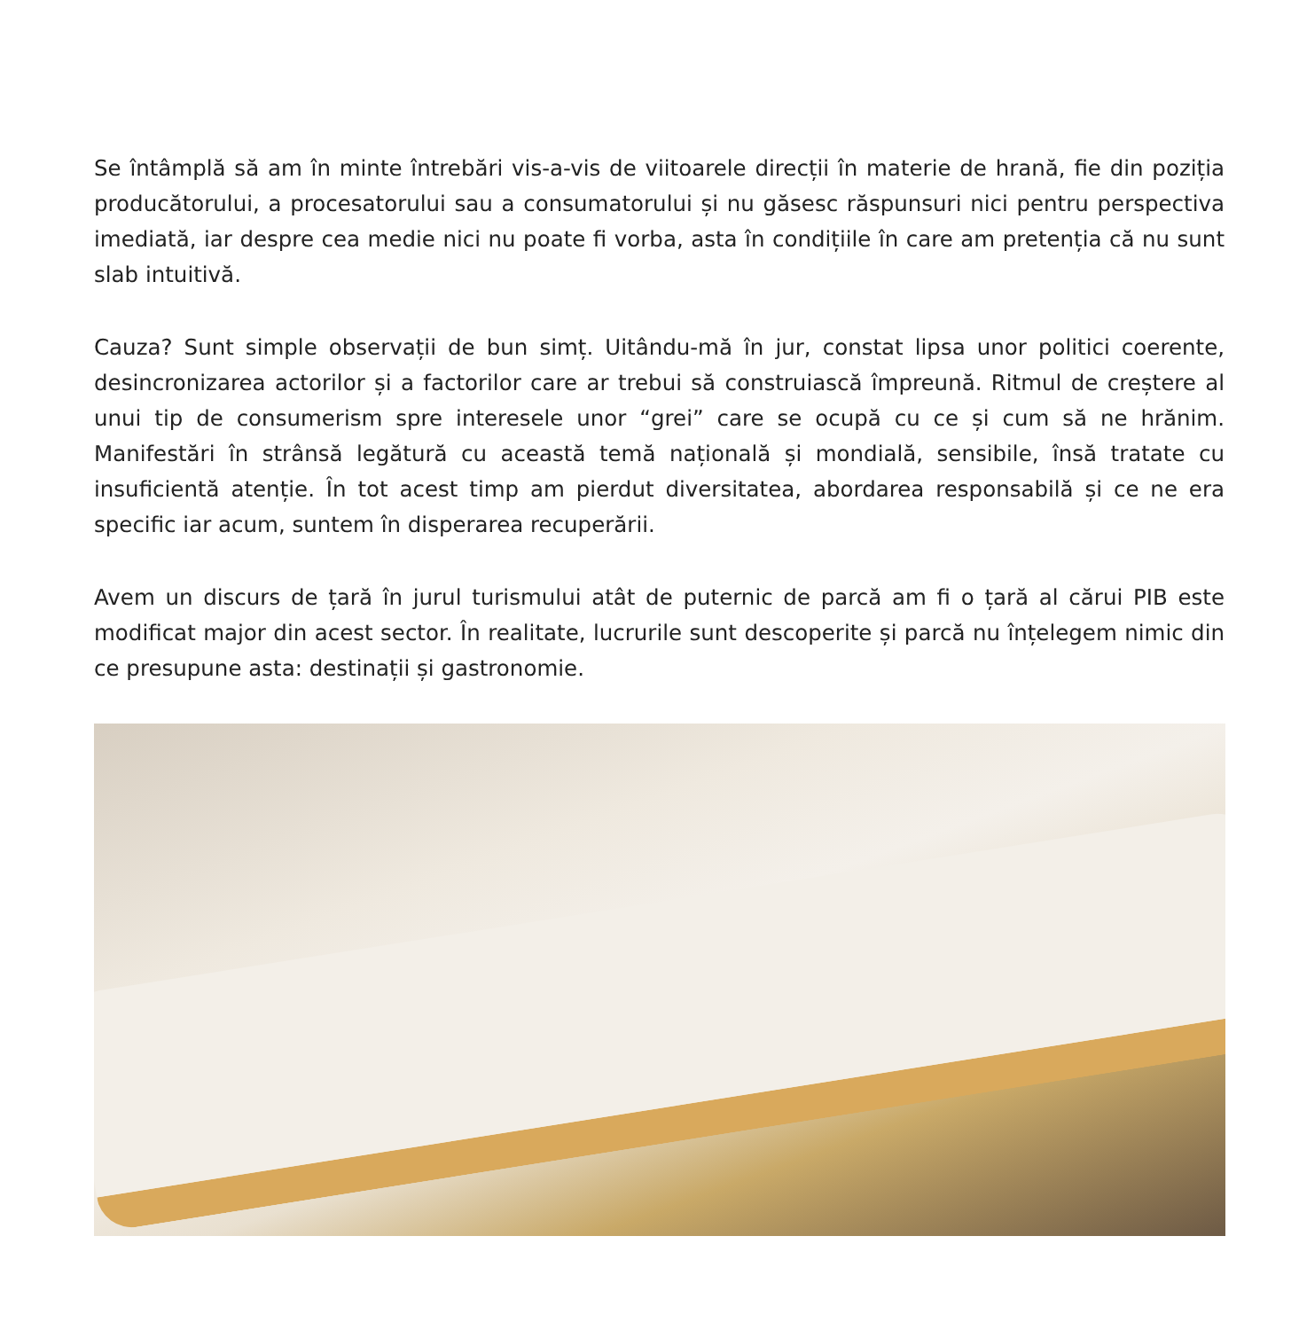Se întâmplă să am în minte întrebări vis-a-vis de viitoarele direcții în materie de hrană, fie din poziția producătorului, a procesatorului sau a consumatorului și nu găsesc răspunsuri nici pentru perspectiva imediată, iar despre cea medie nici nu poate fi vorba, asta în condițiile în care am pretenția că nu sunt slab intuitivă.
Cauza? Sunt simple observații de bun simț. Uitându-mă în jur, constat lipsa unor politici coerente, desincronizarea actorilor și a factorilor care ar trebui să construiască împreună. Ritmul de creștere al unui tip de consumerism spre interesele unor “grei” care se ocupă cu ce și cum să ne hrănim. Manifestări în strânsă legătură cu această temă națională și mondială, sensibile, însă tratate cu insuficientă atenție. În tot acest timp am pierdut diversitatea, abordarea responsabilă și ce ne era specific iar acum, suntem în disperarea recuperării.
Avem un discurs de țară în jurul turismului atât de puternic de parcă am fi o țară al cărui PIB este modificat major din acest sector. În realitate, lucrurile sunt descoperite și parcă nu înțelegem nimic din ce presupune asta: destinații și gastronomie.